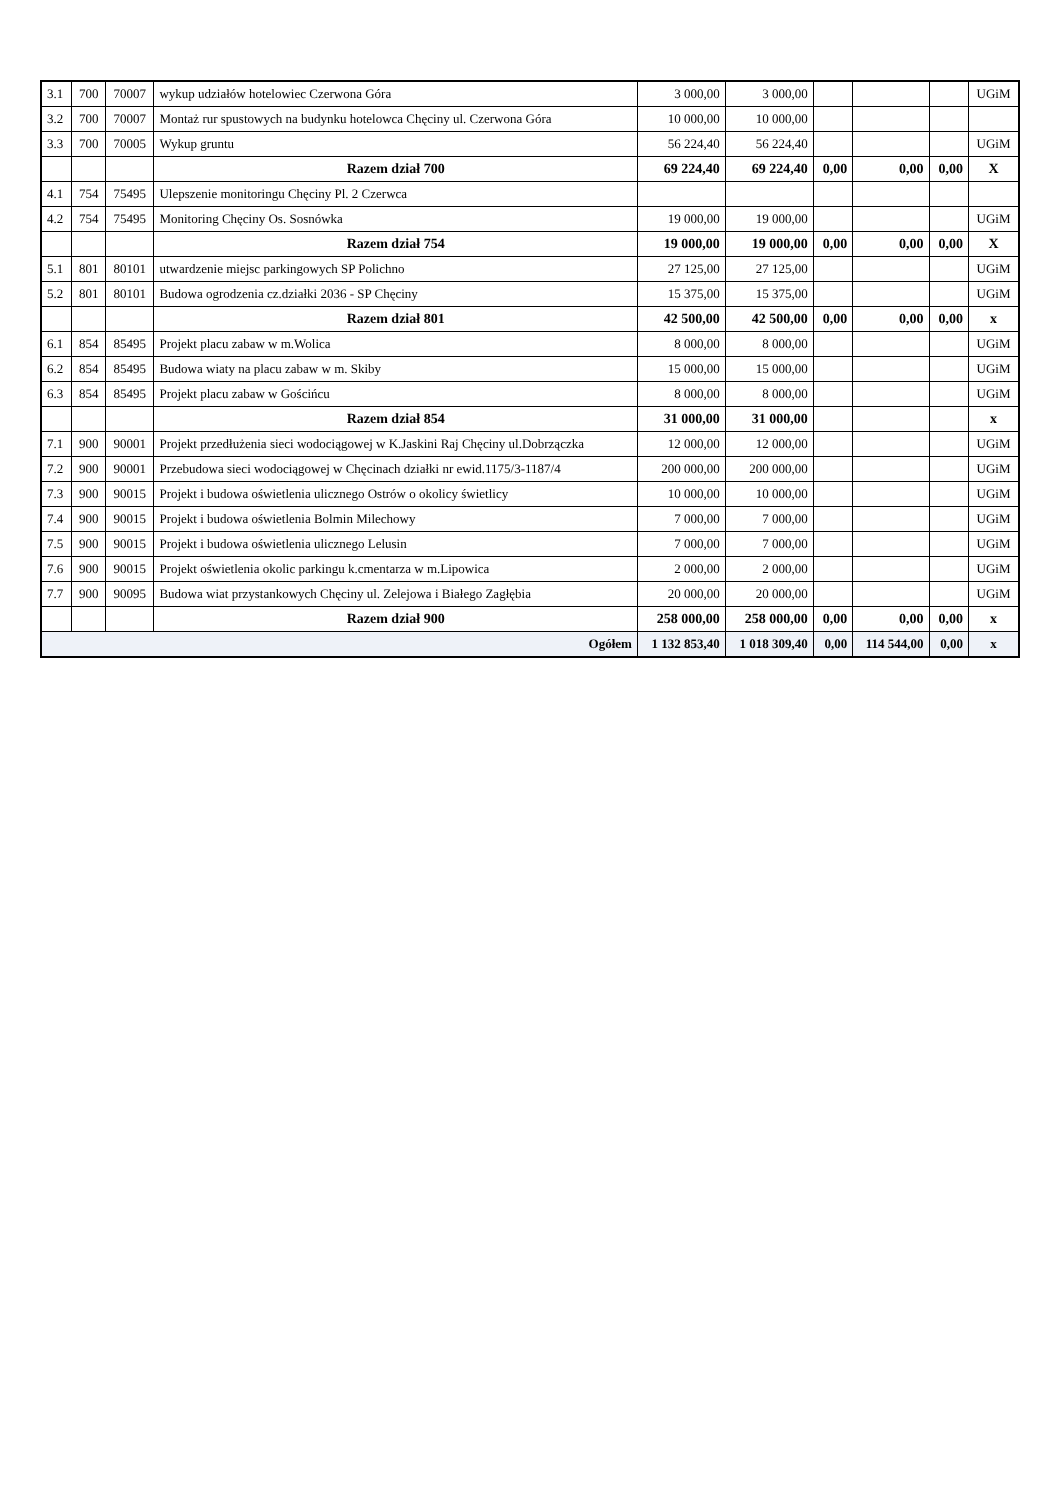| 3.1 | 700 | 70007 | wykup udziałów hotelowiec Czerwona Góra | 3 000,00 | 3 000,00 | | | | UGiM |
| 3.2 | 700 | 70007 | Montaż rur spustowych na budynku hotelowca Chęciny ul. Czerwona Góra | 10 000,00 | 10 000,00 | | | | |
| 3.3 | 700 | 70005 | Wykup gruntu | 56 224,40 | 56 224,40 | | | | UGiM |
| | | | Razem dział 700 | 69 224,40 | 69 224,40 | 0,00 | 0,00 | 0,00 | X |
| 4.1 | 754 | 75495 | Ulepszenie monitoringu Chęciny Pl. 2 Czerwca | | | | | | |
| 4.2 | 754 | 75495 | Monitoring Chęciny Os. Sosnówka | 19 000,00 | 19 000,00 | | | | UGiM |
| | | | Razem dział 754 | 19 000,00 | 19 000,00 | 0,00 | 0,00 | 0,00 | X |
| 5.1 | 801 | 80101 | utwardzenie miejsc parkingowych SP Polichno | 27 125,00 | 27 125,00 | | | | UGiM |
| 5.2 | 801 | 80101 | Budowa ogrodzenia cz.działki 2036 - SP Chęciny | 15 375,00 | 15 375,00 | | | | UGiM |
| | | | Razem dział 801 | 42 500,00 | 42 500,00 | 0,00 | 0,00 | 0,00 | x |
| 6.1 | 854 | 85495 | Projekt placu zabaw w m.Wolica | 8 000,00 | 8 000,00 | | | | UGiM |
| 6.2 | 854 | 85495 | Budowa wiaty na placu zabaw w m. Skiby | 15 000,00 | 15 000,00 | | | | UGiM |
| 6.3 | 854 | 85495 | Projekt placu zabaw w Gościńcu | 8 000,00 | 8 000,00 | | | | UGiM |
| | | | Razem dział 854 | 31 000,00 | 31 000,00 | | | | x |
| 7.1 | 900 | 90001 | Projekt przedłużenia sieci wodociągowej w K.Jaskini Raj Chęciny ul.Dobrzączka | 12 000,00 | 12 000,00 | | | | UGiM |
| 7.2 | 900 | 90001 | Przebudowa sieci wodociągowej w Chęcinach działki nr ewid.1175/3-1187/4 | 200 000,00 | 200 000,00 | | | | UGiM |
| 7.3 | 900 | 90015 | Projekt i budowa oświetlenia ulicznego Ostrów o okolicy świetlicy | 10 000,00 | 10 000,00 | | | | UGiM |
| 7.4 | 900 | 90015 | Projekt i budowa oświetlenia Bolmin Milechowy | 7 000,00 | 7 000,00 | | | | UGiM |
| 7.5 | 900 | 90015 | Projekt i budowa oświetlenia ulicznego Lelusin | 7 000,00 | 7 000,00 | | | | UGiM |
| 7.6 | 900 | 90015 | Projekt oświetlenia okolic parkingu k.cmentarza w m.Lipowica | 2 000,00 | 2 000,00 | | | | UGiM |
| 7.7 | 900 | 90095 | Budowa wiat przystankowych Chęciny ul. Zelejowa i Białego Zagłębia | 20 000,00 | 20 000,00 | | | | UGiM |
| | | | Razem dział 900 | 258 000,00 | 258 000,00 | 0,00 | 0,00 | 0,00 | x |
| Ogółem | | | | 1 132 853,40 | 1 018 309,40 | 0,00 | 114 544,00 | 0,00 | x |